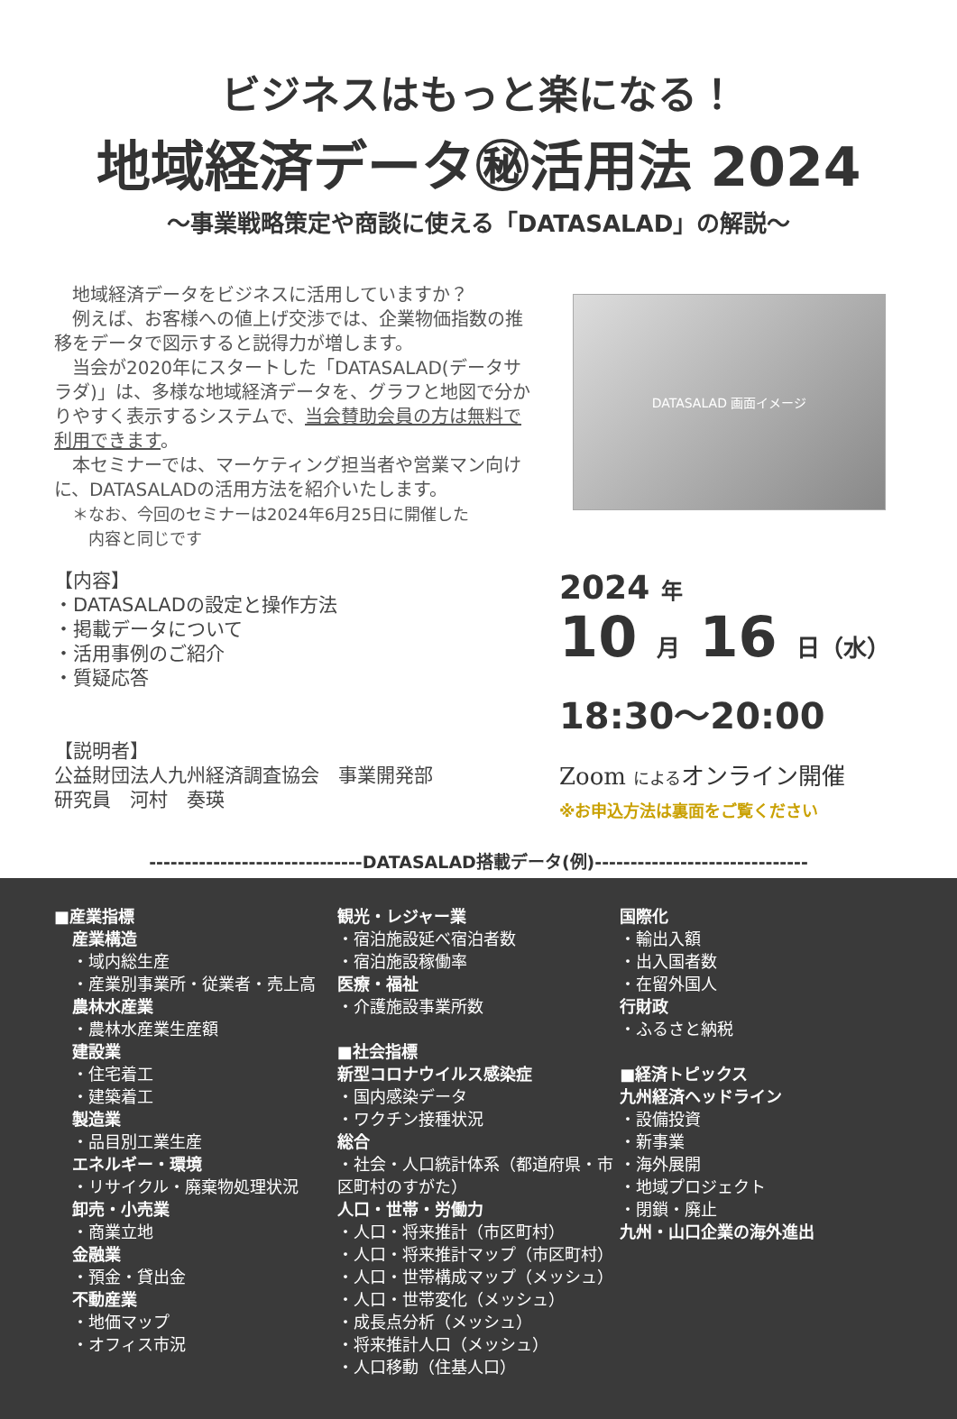ビジネスはもっと楽になる！
地域経済データ㊙活用法 2024
～事業戦略策定や商談に使える「DATASALAD」の解説～
　地域経済データをビジネスに活用していますか？
　例えば、お客様への値上げ交渉では、企業物価指数の推移をデータで図示すると説得力が増します。
　当会が2020年にスタートした「DATASALAD(データサラダ)」は、多様な地域経済データを、グラフと地図で分かりやすく表示するシステムで、当会賛助会員の方は無料で利用できます。
　本セミナーでは、マーケティング担当者や営業マン向けに、DATASALADの活用方法を紹介いたします。
＊なお、今回のセミナーは2024年6月25日に開催した
　内容と同じです
DATASALAD 画面イメージ
【内容】
・DATASALADの設定と操作方法
・掲載データについて
・活用事例のご紹介
・質疑応答
【説明者】
公益財団法人九州経済調査協会　事業開発部
研究員　河村　奏瑛
2024 年
10 月 16 日（水）
18:30～20:00
Zoom によるオンライン開催
※お申込方法は裏面をご覧ください
------------------------------DATASALAD搭載データ(例)------------------------------
■産業指標
産業構造
・域内総生産
・産業別事業所・従業者・売上高
農林水産業
・農林水産業生産額
建設業
・住宅着工
・建築着工
製造業
・品目別工業生産
エネルギー・環境
・リサイクル・廃棄物処理状況
卸売・小売業
・商業立地
金融業
・預金・貸出金
不動産業
・地価マップ
・オフィス市況
観光・レジャー業
・宿泊施設延べ宿泊者数
・宿泊施設稼働率
医療・福祉
・介護施設事業所数
■社会指標
新型コロナウイルス感染症
・国内感染データ
・ワクチン接種状況
総合
・社会・人口統計体系（都道府県・市区町村のすがた）
人口・世帯・労働力
・人口・将来推計（市区町村）
・人口・将来推計マップ（市区町村）
・人口・世帯構成マップ（メッシュ）
・人口・世帯変化（メッシュ）
・成長点分析（メッシュ）
・将来推計人口（メッシュ）
・人口移動（住基人口）
国際化
・輸出入額
・出入国者数
・在留外国人
行財政
・ふるさと納税
■経済トピックス
九州経済ヘッドライン
・設備投資
・新事業
・海外展開
・地域プロジェクト
・閉鎖・廃止
九州・山口企業の海外進出